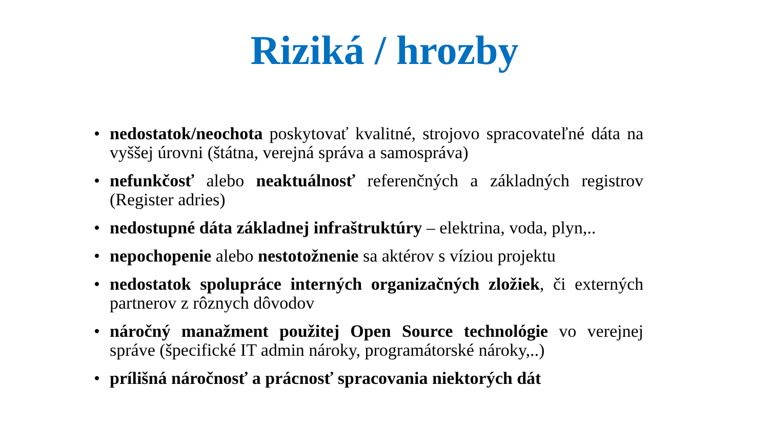Riziká / hrozby
• nedostatok/neochota poskytovať kvalitné, strojovo spracovateľné dáta na vyššej úrovni (štátna, verejná správa a samospráva)
• nefunkčosť alebo neaktuálnosť referenčných a základných registrov (Register adries)
• nedostupné dáta základnej infraštruktúry – elektrina, voda, plyn,..
• nepochopenie alebo nestotožnenie sa aktérov s víziou projektu
• nedostatok spolupráce interných organizačných zložiek, či externých partnerov z rôznych dôvodov
• náročný manažment použitej Open Source technológie vo verejnej správe (špecifické IT admin nároky, programátorské nároky,..)
• prílišná náročnosť a prácnosť spracovania niektorých dát